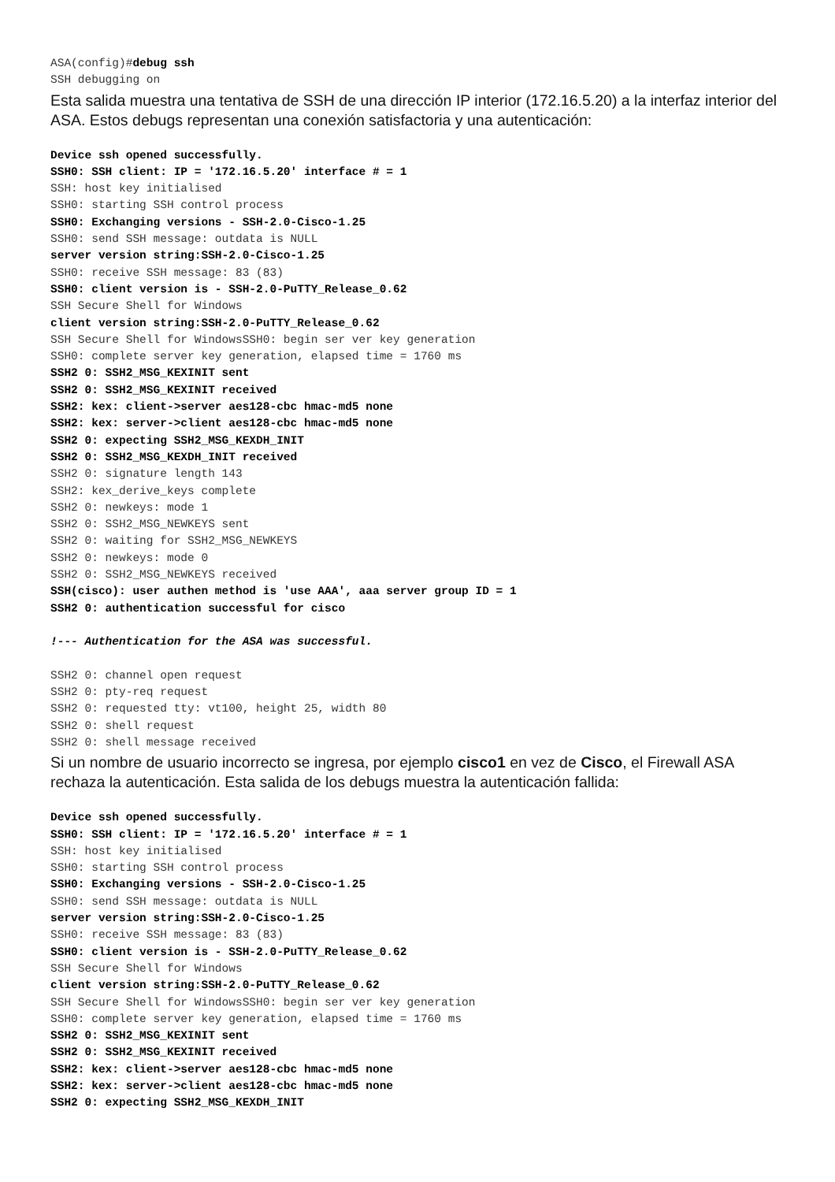ASA(config)#debug ssh
SSH debugging on
Esta salida muestra una tentativa de SSH de una dirección IP interior (172.16.5.20) a la interfaz interior del ASA. Estos debugs representan una conexión satisfactoria y una autenticación:
Device ssh opened successfully.
SSH0: SSH client: IP = '172.16.5.20' interface # = 1
SSH: host key initialised
SSH0: starting SSH control process
SSH0: Exchanging versions - SSH-2.0-Cisco-1.25
SSH0: send SSH message: outdata is NULL
server version string:SSH-2.0-Cisco-1.25
SSH0: receive SSH message: 83 (83)
SSH0: client version is - SSH-2.0-PuTTY_Release_0.62
SSH Secure Shell for Windows
client version string:SSH-2.0-PuTTY_Release_0.62
SSH Secure Shell for WindowsSSH0: begin ser ver key generation
SSH0: complete server key generation, elapsed time = 1760 ms
SSH2 0: SSH2_MSG_KEXINIT sent
SSH2 0: SSH2_MSG_KEXINIT received
SSH2: kex: client->server aes128-cbc hmac-md5 none
SSH2: kex: server->client aes128-cbc hmac-md5 none
SSH2 0: expecting SSH2_MSG_KEXDH_INIT
SSH2 0: SSH2_MSG_KEXDH_INIT received
SSH2 0: signature length 143
SSH2: kex_derive_keys complete
SSH2 0: newkeys: mode 1
SSH2 0: SSH2_MSG_NEWKEYS sent
SSH2 0: waiting for SSH2_MSG_NEWKEYS
SSH2 0: newkeys: mode 0
SSH2 0: SSH2_MSG_NEWKEYS received
SSH(cisco): user authen method is 'use AAA', aaa server group ID = 1
SSH2 0: authentication successful for cisco

!--- Authentication for the ASA was successful.

SSH2 0: channel open request
SSH2 0: pty-req request
SSH2 0: requested tty: vt100, height 25, width 80
SSH2 0: shell request
SSH2 0: shell message received
Si un nombre de usuario incorrecto se ingresa, por ejemplo cisco1 en vez de Cisco, el Firewall ASA rechaza la autenticación. Esta salida de los debugs muestra la autenticación fallida:
Device ssh opened successfully.
SSH0: SSH client: IP = '172.16.5.20' interface # = 1
SSH: host key initialised
SSH0: starting SSH control process
SSH0: Exchanging versions - SSH-2.0-Cisco-1.25
SSH0: send SSH message: outdata is NULL
server version string:SSH-2.0-Cisco-1.25
SSH0: receive SSH message: 83 (83)
SSH0: client version is - SSH-2.0-PuTTY_Release_0.62
SSH Secure Shell for Windows
client version string:SSH-2.0-PuTTY_Release_0.62
SSH Secure Shell for WindowsSSH0: begin ser ver key generation
SSH0: complete server key generation, elapsed time = 1760 ms
SSH2 0: SSH2_MSG_KEXINIT sent
SSH2 0: SSH2_MSG_KEXINIT received
SSH2: kex: client->server aes128-cbc hmac-md5 none
SSH2: kex: server->client aes128-cbc hmac-md5 none
SSH2 0: expecting SSH2_MSG_KEXDH_INIT